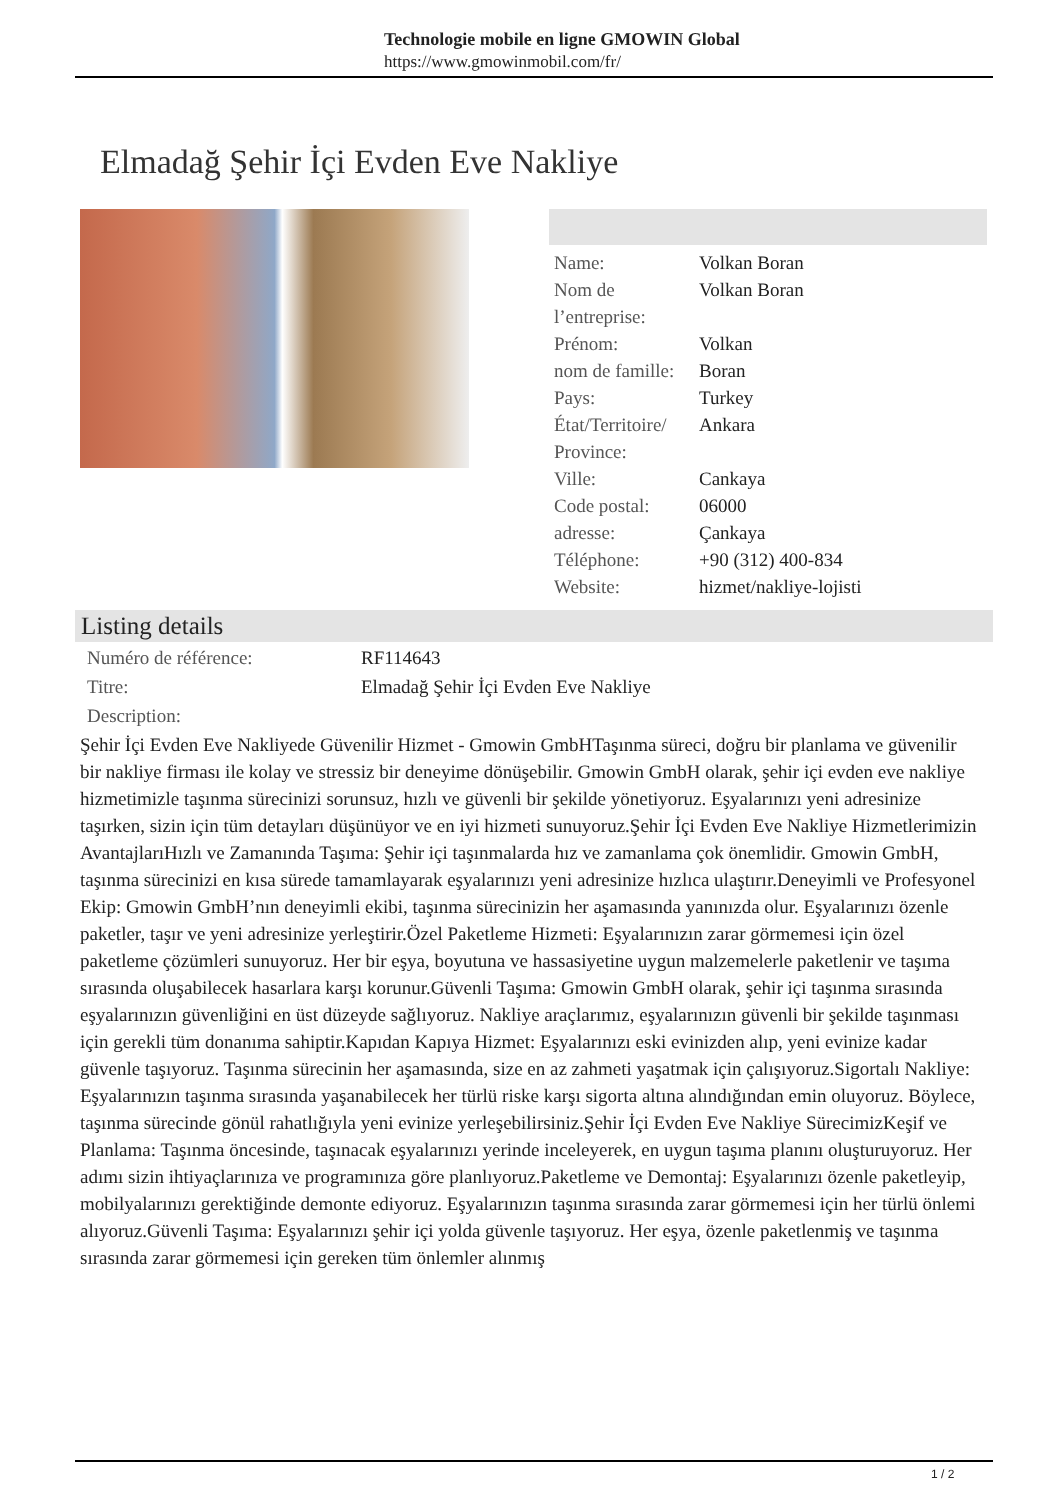Technologie mobile en ligne GMOWIN Global
https://www.gmowinmobil.com/fr/
Elmadağ Şehir İçi Evden Eve Nakliye
| Name: | Volkan Boran |
| Nom de l’entreprise: | Volkan Boran |
| Prénom: | Volkan |
| nom de famille: | Boran |
| Pays: | Turkey |
| État/Territoire/ Province: | Ankara |
| Ville: | Cankaya |
| Code postal: | 06000 |
| adresse: | Çankaya |
| Téléphone: | +90 (312) 400-834 |
| Website: | hizmet/nakliye-lojisti |
Listing details
| Numéro de référence: | RF114643 |
| Titre: | Elmadağ Şehir İçi Evden Eve Nakliye |
| Description: | |
Şehir İçi Evden Eve Nakliyede Güvenilir Hizmet - Gmowin GmbHTaşınma süreci, doğru bir planlama ve güvenilir bir nakliye firması ile kolay ve stressiz bir deneyime dönüşebilir. Gmowin GmbH olarak, şehir içi evden eve nakliye hizmetimizle taşınma sürecinizi sorunsuz, hızlı ve güvenli bir şekilde yönetiyoruz. Eşyalarınızı yeni adresinize taşırken, sizin için tüm detayları düşünüyor ve en iyi hizmeti sunuyoruz.Şehir İçi Evden Eve Nakliye Hizmetlerimizin AvantajlarıHızlı ve Zamanında Taşıma: Şehir içi taşınmalarda hız ve zamanlama çok önemlidir. Gmowin GmbH, taşınma sürecinizi en kısa sürede tamamlayarak eşyalarınızı yeni adresinize hızlıca ulaştırır.Deneyimli ve Profesyonel Ekip: Gmowin GmbH’nın deneyimli ekibi, taşınma sürecinizin her aşamasında yanınızda olur. Eşyalarınızı özenle paketler, taşır ve yeni adresinize yerleştirir.Özel Paketleme Hizmeti: Eşyalarınızın zarar görmemesi için özel paketleme çözümleri sunuyoruz. Her bir eşya, boyutuna ve hassasiyetine uygun malzemelerle paketlenir ve taşıma sırasında oluşabilecek hasarlara karşı korunur.Güvenli Taşıma: Gmowin GmbH olarak, şehir içi taşınma sırasında eşyalarınızın güvenliğini en üst düzeyde sağlıyoruz. Nakliye araçlarımız, eşyalarınızın güvenli bir şekilde taşınması için gerekli tüm donanıma sahiptir.Kapıdan Kapıya Hizmet: Eşyalarınızı eski evinizden alıp, yeni evinize kadar güvenle taşıyoruz. Taşınma sürecinin her aşamasında, size en az zahmeti yaşatmak için çalışıyoruz.Sigortalı Nakliye: Eşyalarınızın taşınma sırasında yaşanabilecek her türlü riske karşı sigorta altına alındığından emin oluyoruz. Böylece, taşınma sürecinde gönül rahatlığıyla yeni evinize yerleşebilirsiniz.Şehir İçi Evden Eve Nakliye SürecimizKeşif ve Planlama: Taşınma öncesinde, taşınacak eşyalarınızı yerinde inceleyerek, en uygun taşıma planını oluşturuyoruz. Her adımı sizin ihtiyaçlarınıza ve programınıza göre planlıyoruz.Paketleme ve Demontaj: Eşyalarınızı özenle paketleyip, mobilyalarınızı gerektiğinde demonte ediyoruz. Eşyalarınızın taşınma sırasında zarar görmemesi için her türlü önlemi alıyoruz.Güvenli Taşıma: Eşyalarınızı şehir içi yolda güvenle taşıyoruz. Her eşya, özenle paketlenmiş ve taşınma sırasında zarar görmemesi için gereken tüm önlemler alınmış
1 / 2